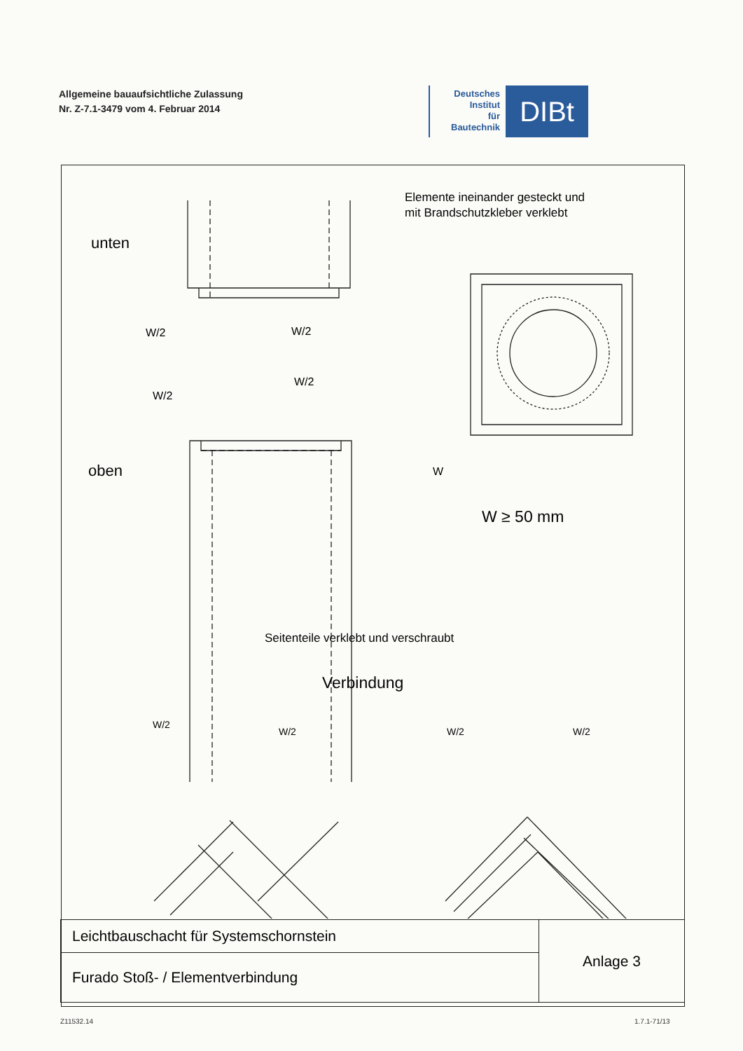Allgemeine bauaufsichtliche Zulassung
Nr. Z-7.1-3479 vom 4. Februar 2014
Deutsches
Institut
für
Bautechnik
DIBt
Elemente ineinander gesteckt und
mit Brandschutzkleber verklebt
unten
oben
W/2
W/2
W/2
W/2
W
W ≥ 50 mm
Seitenteile verklebt und verschraubt
Verbindung
W/2
W/2 W/2 W/2
| Leichtbauschacht für Systemschornstein | Anlage 3 |
| Furado Stoß- / Elementverbindung | |
Z11532.14 1.7.1-71/13